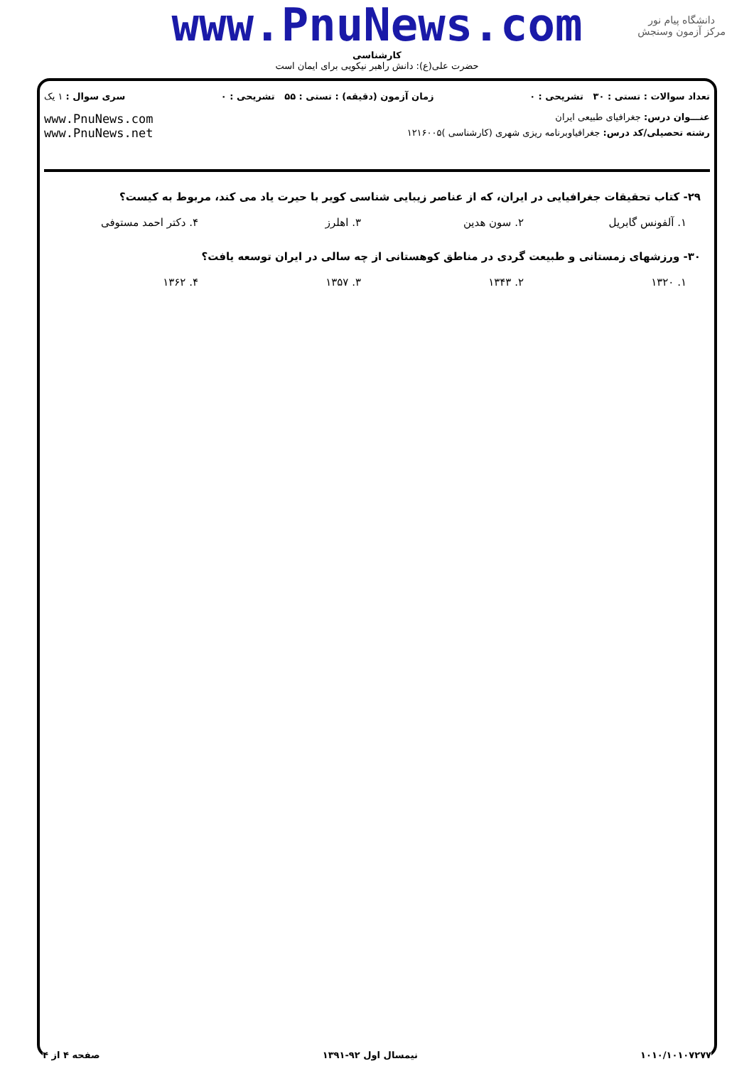www.PnuNews.com
کارشناسی
حضرت علی(ع): دانش راهبر نیکویی برای ایمان است
دانشگاه پیام نور
مرکز آزمون وسنجش
تعداد سوالات : تستی : ۳۰ تشریحی : ۰ زمان آزمون (دقیقه) : تستی : ۵۵ تشریحی : ۰ سری سوال : ۱ یک
عنـــوان درس: جغرافیای طبیعی ایران www.PnuNews.com
www.PnuNews.net
رشته تحصیلی/کد درس: جغرافیاوبرنامه ریزی شهری (کارشناسی )۱۲۱۶۰۰۵
۲۹- کتاب تحقیقات جغرافیایی در ایران، که از عناصر زیبایی شناسی کویر با حیرت یاد می کند، مربوط به کیست؟
۱. آلفونس گابریل ۲. سون هدین ۳. اهلرز ۴. دکتر احمد مستوفی
۳۰- ورزشهای زمستانی و طبیعت گردی در مناطق کوهستانی از چه سالی در ایران توسعه یافت؟
۱. ۱۳۲۰ ۲. ۱۳۴۳ ۳. ۱۳۵۷ ۴. ۱۳۶۲
۱۰۱۰/۱۰۱۰۷۲۷۷ نیمسال اول ۹۲-۱۳۹۱ صفحه ۴ از ۴